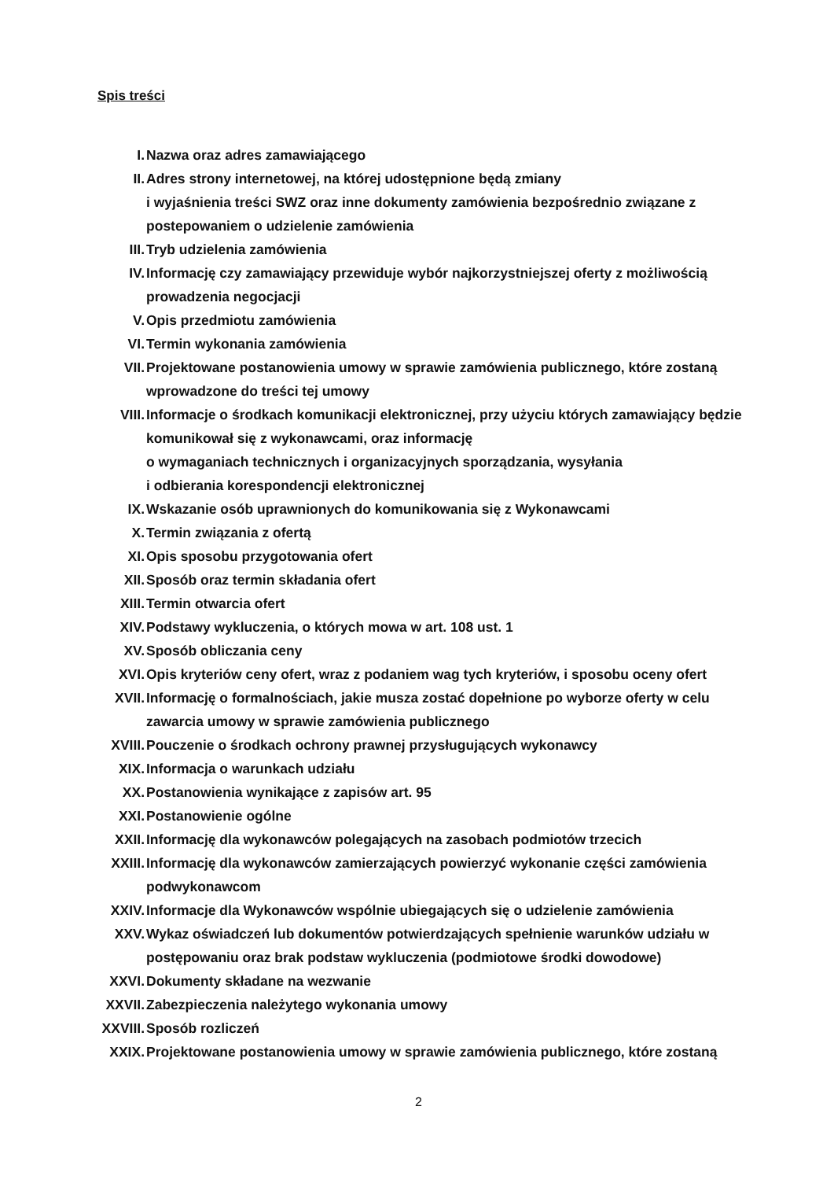Spis treści
I. Nazwa oraz adres zamawiającego
II. Adres strony internetowej, na której udostępnione będą zmiany
i wyjaśnienia treści SWZ oraz inne dokumenty zamówienia bezpośrednio związane z postepowaniem o udzielenie zamówienia
III. Tryb udzielenia zamówienia
IV. Informację czy zamawiający przewiduje wybór najkorzystniejszej oferty z możliwością prowadzenia negocjacji
V. Opis przedmiotu zamówienia
VI. Termin wykonania zamówienia
VII. Projektowane postanowienia umowy w sprawie zamówienia publicznego, które zostaną wprowadzone do treści tej umowy
VIII. Informacje o środkach komunikacji elektronicznej, przy użyciu których zamawiający będzie komunikował się z wykonawcami, oraz informację
o wymaganiach technicznych i organizacyjnych sporządzania, wysyłania
i odbierania korespondencji elektronicznej
IX. Wskazanie osób uprawnionych do komunikowania się z Wykonawcami
X. Termin związania z ofertą
XI. Opis sposobu przygotowania ofert
XII. Sposób oraz termin składania ofert
XIII. Termin otwarcia ofert
XIV. Podstawy wykluczenia, o których mowa w art. 108 ust. 1
XV. Sposób obliczania ceny
XVI. Opis kryteriów ceny ofert, wraz z podaniem wag tych kryteriów, i sposobu oceny ofert
XVII. Informację o formalnościach, jakie musza zostać dopełnione po wyborze oferty w celu zawarcia umowy w sprawie zamówienia publicznego
XVIII.
Pouczenie o środkach ochrony prawnej przysługujących wykonawcy
XIX. Informacja o warunkach udziału
XX. Postanowienia wynikające z zapisów art. 95
XXI. Postanowienie ogólne
XXII. Informację dla wykonawców polegających na zasobach podmiotów trzecich
XXIII.
Informację dla wykonawców zamierzających powierzyć wykonanie części zamówienia podwykonawcom
XXIV. Informacje dla Wykonawców wspólnie ubiegających się o udzielenie zamówienia
XXV. Wykaz oświadczeń lub dokumentów potwierdzających spełnienie warunków udziału w postępowaniu oraz brak podstaw wykluczenia (podmiotowe środki dowodowe)
XXVI. Dokumenty składane na wezwanie
XXVII.
Zabezpieczenia należytego wykonania umowy
XXVIII.
Sposób rozliczeń
XXIX. Projektowane postanowienia umowy w sprawie zamówienia publicznego, które zostaną
2